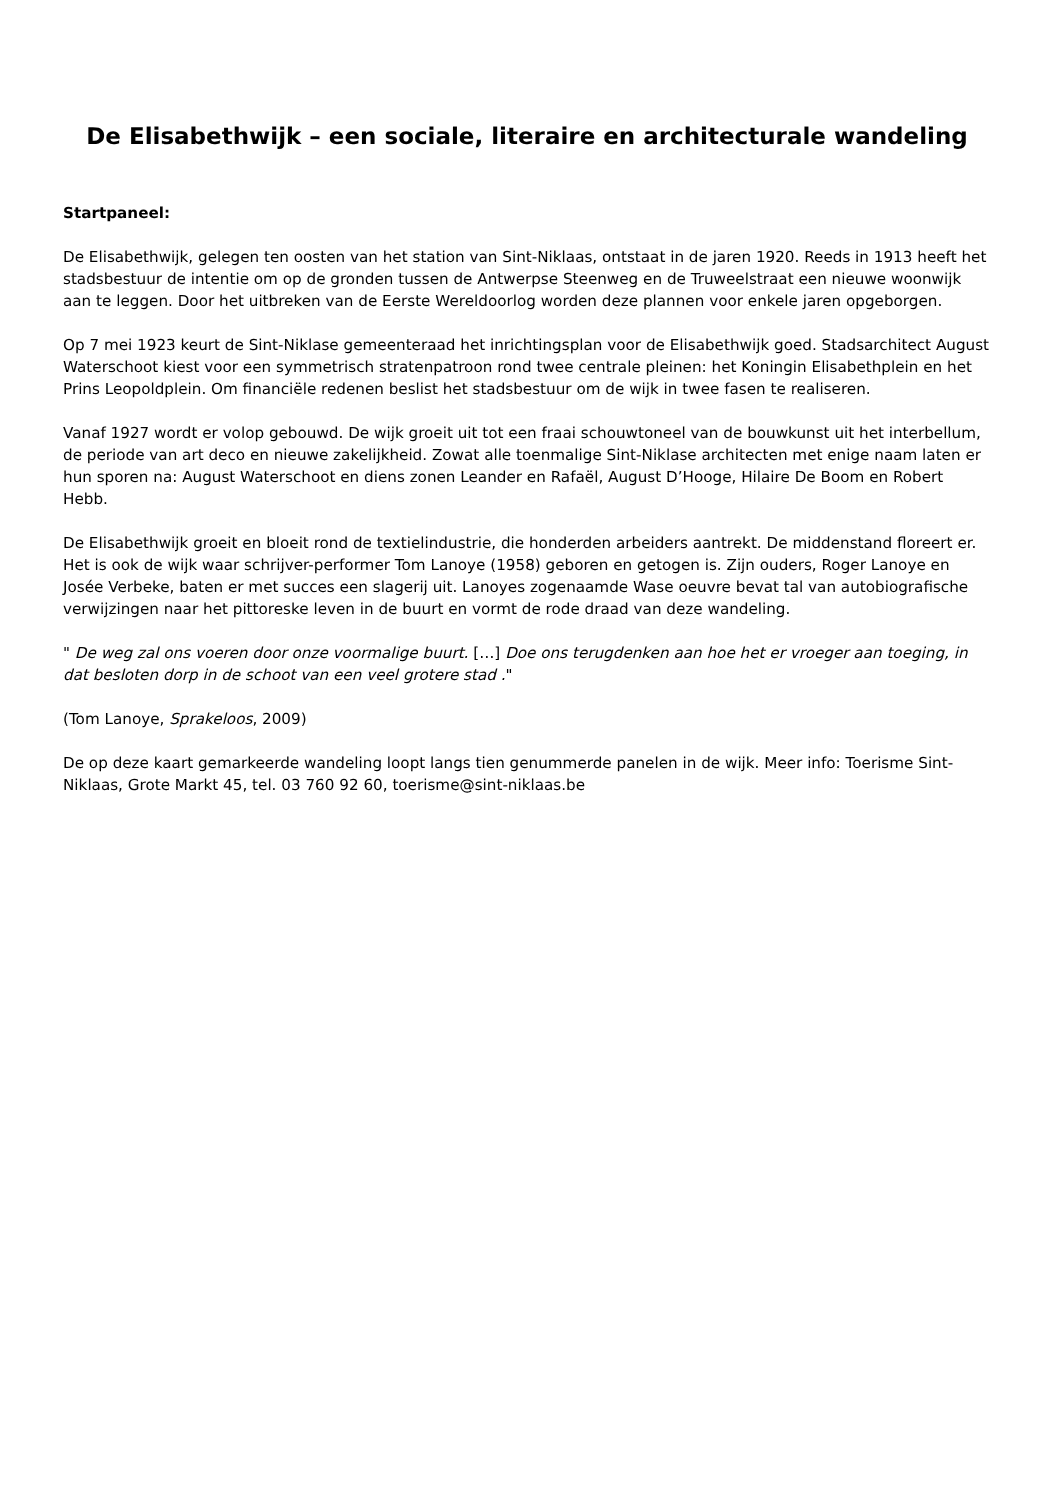De Elisabethwijk – een sociale, literaire en architecturale wandeling
Startpaneel:
De Elisabethwijk, gelegen ten oosten van het station van Sint-Niklaas, ontstaat in de jaren 1920. Reeds in 1913 heeft het stadsbestuur de intentie om op de gronden tussen de Antwerpse Steenweg en de Truweelstraat een nieuwe woonwijk aan te leggen. Door het uitbreken van de Eerste Wereldoorlog worden deze plannen voor enkele jaren opgeborgen.
Op 7 mei 1923 keurt de Sint-Niklase gemeenteraad het inrichtingsplan voor de Elisabethwijk goed. Stadsarchitect August Waterschoot kiest voor een symmetrisch stratenpatroon rond twee centrale pleinen: het Koningin Elisabethplein en het Prins Leopoldplein. Om financiële redenen beslist het stadsbestuur om de wijk in twee fasen te realiseren.
Vanaf 1927 wordt er volop gebouwd. De wijk groeit uit tot een fraai schouwtoneel van de bouwkunst uit het interbellum, de periode van art deco en nieuwe zakelijkheid. Zowat alle toenmalige Sint-Niklase architecten met enige naam laten er hun sporen na: August Waterschoot en diens zonen Leander en Rafaël, August D’Hooge, Hilaire De Boom en Robert Hebb.
De Elisabethwijk groeit en bloeit rond de textielindustrie, die honderden arbeiders aantrekt. De middenstand floreert er. Het is ook de wijk waar schrijver-performer Tom Lanoye (1958) geboren en getogen is. Zijn ouders, Roger Lanoye en Josée Verbeke, baten er met succes een slagerij uit. Lanoyes zogenaamde Wase oeuvre bevat tal van autobiografische verwijzingen naar het pittoreske leven in de buurt en vormt de rode draad van deze wandeling.
" De weg zal ons voeren door onze voormalige buurt. […] Doe ons terugdenken aan hoe het er vroeger aan toeging, in dat besloten dorp in de schoot van een veel grotere stad ."
(Tom Lanoye, Sprakeloos, 2009)
De op deze kaart gemarkeerde wandeling loopt langs tien genummerde panelen in de wijk. Meer info: Toerisme Sint-Niklaas, Grote Markt 45, tel. 03 760 92 60, toerisme@sint-niklaas.be